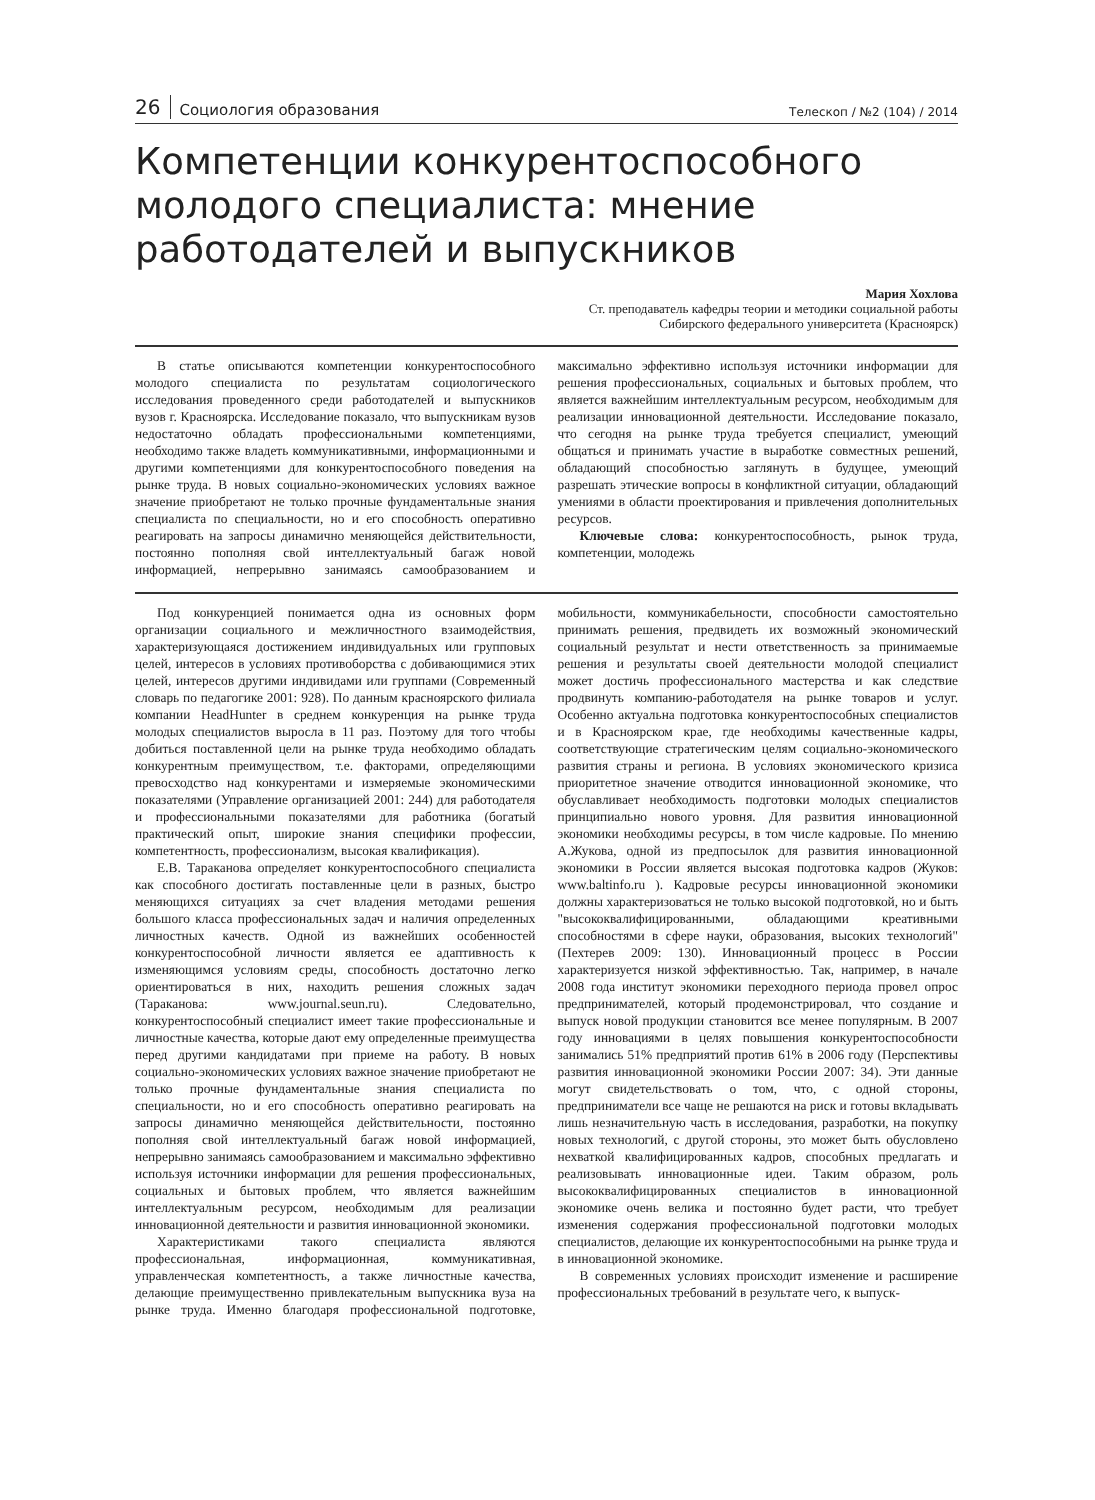26 Социология образования Телескоп / №2 (104) / 2014
Компетенции конкурентоспособного молодого специалиста: мнение работодателей и выпускников
Мария Хохлова
Ст. преподаватель кафедры теории и методики социальной работы
Сибирского федерального университета (Красноярск)
В статье описываются компетенции конкурентоспособного молодого специалиста по результатам социологического исследования проведенного среди работодателей и выпускников вузов г. Красноярска. Исследование показало, что выпускникам вузов недостаточно обладать профессиональными компетенциями, необходимо также владеть коммуникативными, информационными и другими компетенциями для конкурентоспособного поведения на рынке труда. В новых социально-экономических условиях важное значение приобретают не только прочные фундаментальные знания специалиста по специальности, но и его способность оперативно реагировать на запросы динамично меняющейся действительности, постоянно пополняя свой интеллектуальный багаж новой информацией, непрерывно занимаясь самообразованием и максимально эффективно используя источники информации для решения профессиональных, социальных и бытовых проблем, что является важнейшим интеллектуальным ресурсом, необходимым для реализации инновационной деятельности. Исследование показало, что сегодня на рынке труда требуется специалист, умеющий общаться и принимать участие в выработке совместных решений, обладающий способностью заглянуть в будущее, умеющий разрешать этические вопросы в конфликтной ситуации, обладающий умениями в области проектирования и привлечения дополнительных ресурсов.
Ключевые слова: конкурентоспособность, рынок труда, компетенции, молодежь
Под конкуренцией понимается одна из основных форм организации социального и межличностного взаимодействия, характеризующаяся достижением индивидуальных или групповых целей, интересов в условиях противоборства с добивающимися этих целей, интересов другими индивидами или группами (Современный словарь по педагогике 2001: 928). По данным красноярского филиала компании HeadHunter в среднем конкуренция на рынке труда молодых специалистов выросла в 11 раз. Поэтому для того чтобы добиться поставленной цели на рынке труда необходимо обладать конкурентным преимуществом, т.е. факторами, определяющими превосходство над конкурентами и измеряемые экономическими показателями (Управление организацией 2001: 244) для работодателя и профессиональными показателями для работника (богатый практический опыт, широкие знания специфики профессии, компетентность, профессионализм, высокая квалификация).
Е.В. Тараканова определяет конкурентоспособного специалиста как способного достигать поставленные цели в разных, быстро меняющихся ситуациях за счет владения методами решения большого класса профессиональных задач и наличия определенных личностных качеств. Одной из важнейших особенностей конкурентоспособной личности является ее адаптивность к изменяющимся условиям среды, способность достаточно легко ориентироваться в них, находить решения сложных задач (Тараканова: www.journal.seun.ru). Следовательно, конкурентоспособный специалист имеет такие профессиональные и личностные качества, которые дают ему определенные преимущества перед другими кандидатами при приеме на работу. В новых социально-экономических условиях важное значение приобретают не только прочные фундаментальные знания специалиста по специальности, но и его способность оперативно реагировать на запросы динамично меняющейся действительности, постоянно пополняя свой интеллектуальный багаж новой информацией, непрерывно занимаясь самообразованием и максимально эффективно используя источники информации для решения профессиональных, социальных и бытовых проблем, что является важнейшим интеллектуальным ресурсом, необходимым для реализации инновационной деятельности и развития инновационной экономики.
Характеристиками такого специалиста являются профессиональная, информационная, коммуникативная, управленческая компетентность, а также личностные качества, делающие преимущественно привлекательным выпускника вуза на рынке труда. Именно благодаря профессиональной подготовке, мобильности, коммуникабельности, способности самостоятельно принимать решения, предвидеть их возможный экономический социальный результат и нести ответственность за принимаемые решения и результаты своей деятельности молодой специалист может достичь профессионального мастерства и как следствие продвинуть компанию-работодателя на рынке товаров и услуг. Особенно актуальна подготовка конкурентоспособных специалистов и в Красноярском крае, где необходимы качественные кадры, соответствующие стратегическим целям социально-экономического развития страны и региона. В условиях экономического кризиса приоритетное значение отводится инновационной экономике, что обуславливает необходимость подготовки молодых специалистов принципиально нового уровня. Для развития инновационной экономики необходимы ресурсы, в том числе кадровые. По мнению А.Жукова, одной из предпосылок для развития инновационной экономики в России является высокая подготовка кадров (Жуков: www.baltinfo.ru ). Кадровые ресурсы инновационной экономики должны характеризоваться не только высокой подготовкой, но и быть "высококвалифицированными, обладающими креативными способностями в сфере науки, образования, высоких технологий" (Пехтерев 2009: 130). Инновационный процесс в России характеризуется низкой эффективностью. Так, например, в начале 2008 года институт экономики переходного периода провел опрос предпринимателей, который продемонстрировал, что создание и выпуск новой продукции становится все менее популярным. В 2007 году инновациями в целях повышения конкурентоспособности занимались 51% предприятий против 61% в 2006 году (Перспективы развития инновационной экономики России 2007: 34). Эти данные могут свидетельствовать о том, что, с одной стороны, предприниматели все чаще не решаются на риск и готовы вкладывать лишь незначительную часть в исследования, разработки, на покупку новых технологий, с другой стороны, это может быть обусловлено нехваткой квалифицированных кадров, способных предлагать и реализовывать инновационные идеи. Таким образом, роль высококвалифицированных специалистов в инновационной экономике очень велика и постоянно будет расти, что требует изменения содержания профессиональной подготовки молодых специалистов, делающие их конкурентоспособными на рынке труда и в инновационной экономике.
В современных условиях происходит изменение и расширение профессиональных требований в результате чего, к выпуск-